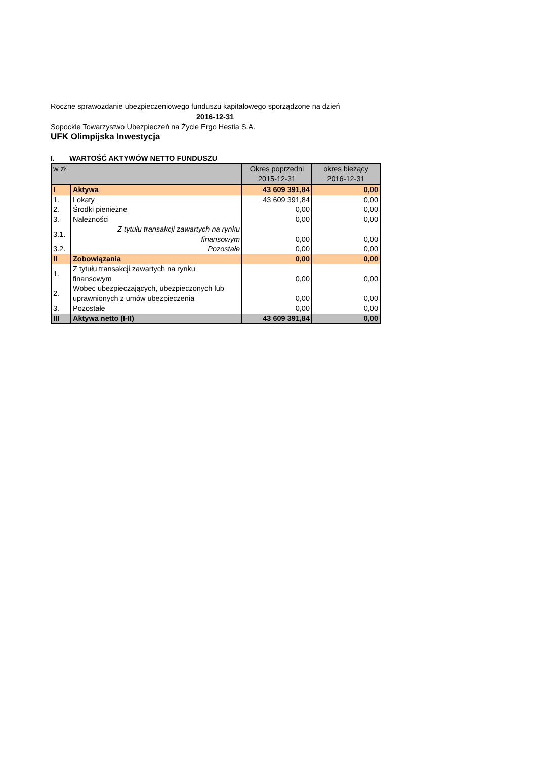Roczne sprawozdanie ubezpieczeniowego funduszu kapitałowego sporządzone na dzień
2016-12-31
Sopockie Towarzystwo Ubezpieczeń na Życie Ergo Hestia S.A.
UFK Olimpijska Inwestycja
I. WARTOŚĆ AKTYWÓW NETTO FUNDUSZU
| w zł | | Okres poprzedni 2015-12-31 | okres bieżący 2016-12-31 |
| I | Aktywa | 43 609 391,84 | 0,00 |
| 1. | Lokaty | 43 609 391,84 | 0,00 |
| 2. | Środki pieniężne | 0,00 | 0,00 |
| 3. | Należności | 0,00 | 0,00 |
| 3.1. | Z tytułu transakcji zawartych na rynku finansowym | 0,00 | 0,00 |
| 3.2. | Pozostałe | 0,00 | 0,00 |
| II | Zobowiązania | 0,00 | 0,00 |
| 1. | Z tytułu transakcji zawartych na rynku finansowym | 0,00 | 0,00 |
| 2. | Wobec ubezpieczających, ubezpieczonych lub uprawnionych z umów ubezpieczenia | 0,00 | 0,00 |
| 3. | Pozostałe | 0,00 | 0,00 |
| III | Aktywa netto (I-II) | 43 609 391,84 | 0,00 |